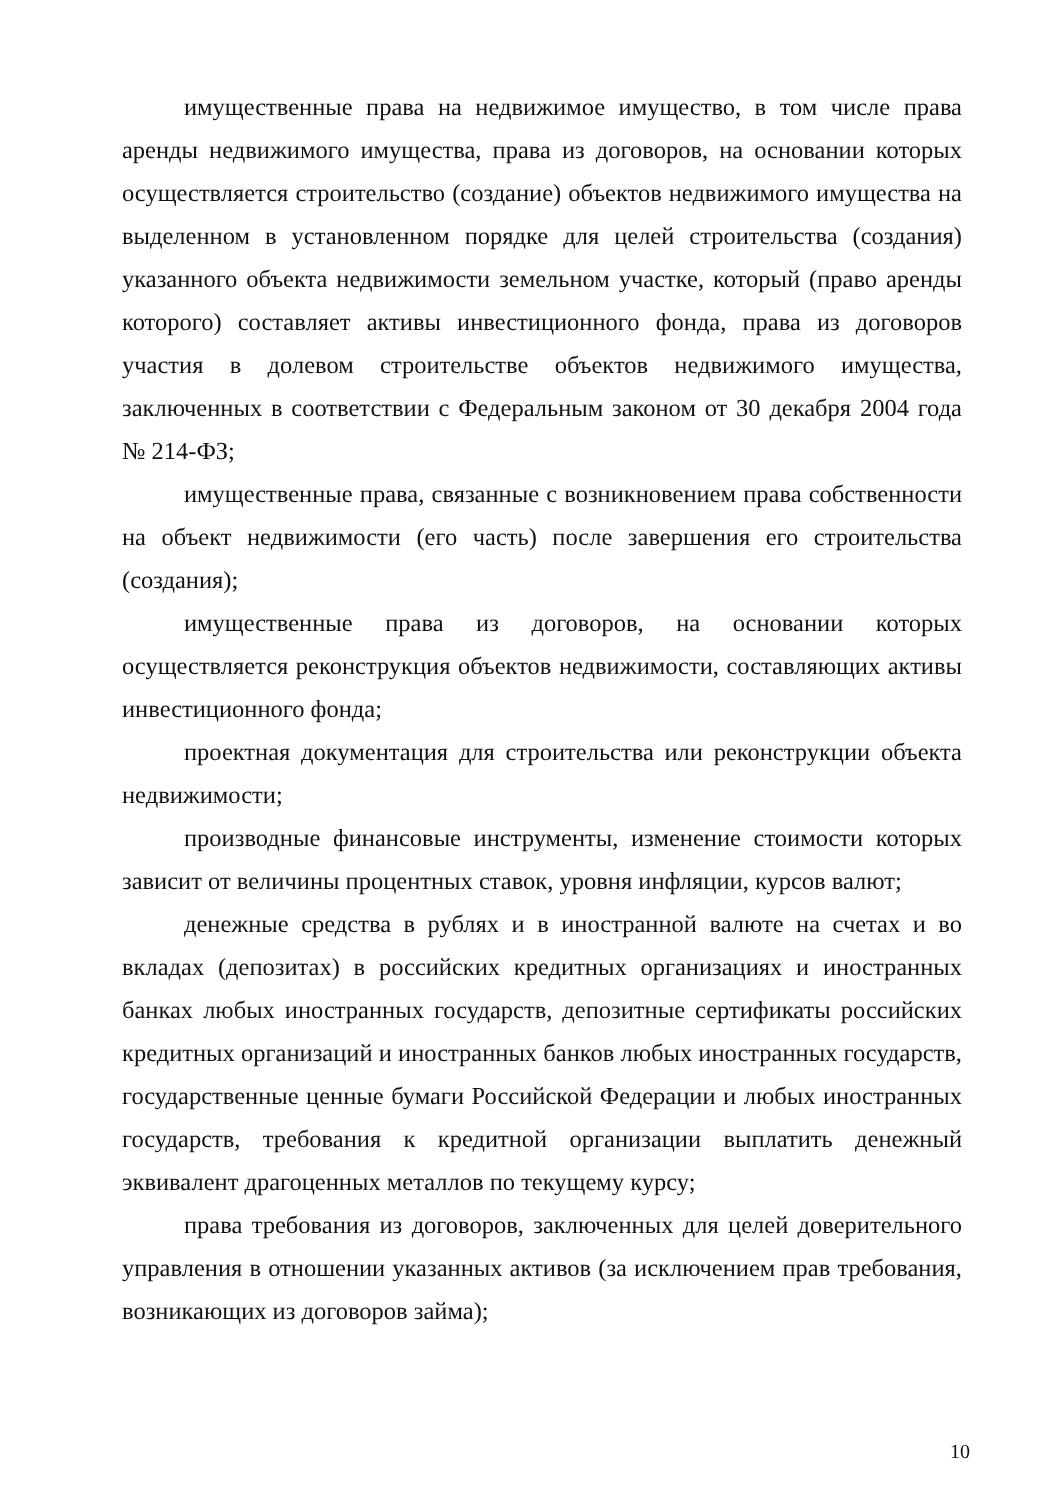имущественные права на недвижимое имущество, в том числе права аренды недвижимого имущества, права из договоров, на основании которых осуществляется строительство (создание) объектов недвижимого имущества на выделенном в установленном порядке для целей строительства (создания) указанного объекта недвижимости земельном участке, который (право аренды которого) составляет активы инвестиционного фонда, права из договоров участия в долевом строительстве объектов недвижимого имущества, заключенных в соответствии с Федеральным законом от 30 декабря 2004 года № 214-ФЗ;
имущественные права, связанные с возникновением права собственности на объект недвижимости (его часть) после завершения его строительства (создания);
имущественные права из договоров, на основании которых осуществляется реконструкция объектов недвижимости, составляющих активы инвестиционного фонда;
проектная документация для строительства или реконструкции объекта недвижимости;
производные финансовые инструменты, изменение стоимости которых зависит от величины процентных ставок, уровня инфляции, курсов валют;
денежные средства в рублях и в иностранной валюте на счетах и во вкладах (депозитах) в российских кредитных организациях и иностранных банках любых иностранных государств, депозитные сертификаты российских кредитных организаций и иностранных банков любых иностранных государств, государственные ценные бумаги Российской Федерации и любых иностранных государств, требования к кредитной организации выплатить денежный эквивалент драгоценных металлов по текущему курсу;
права требования из договоров, заключенных для целей доверительного управления в отношении указанных активов (за исключением прав требования, возникающих из договоров займа);
10